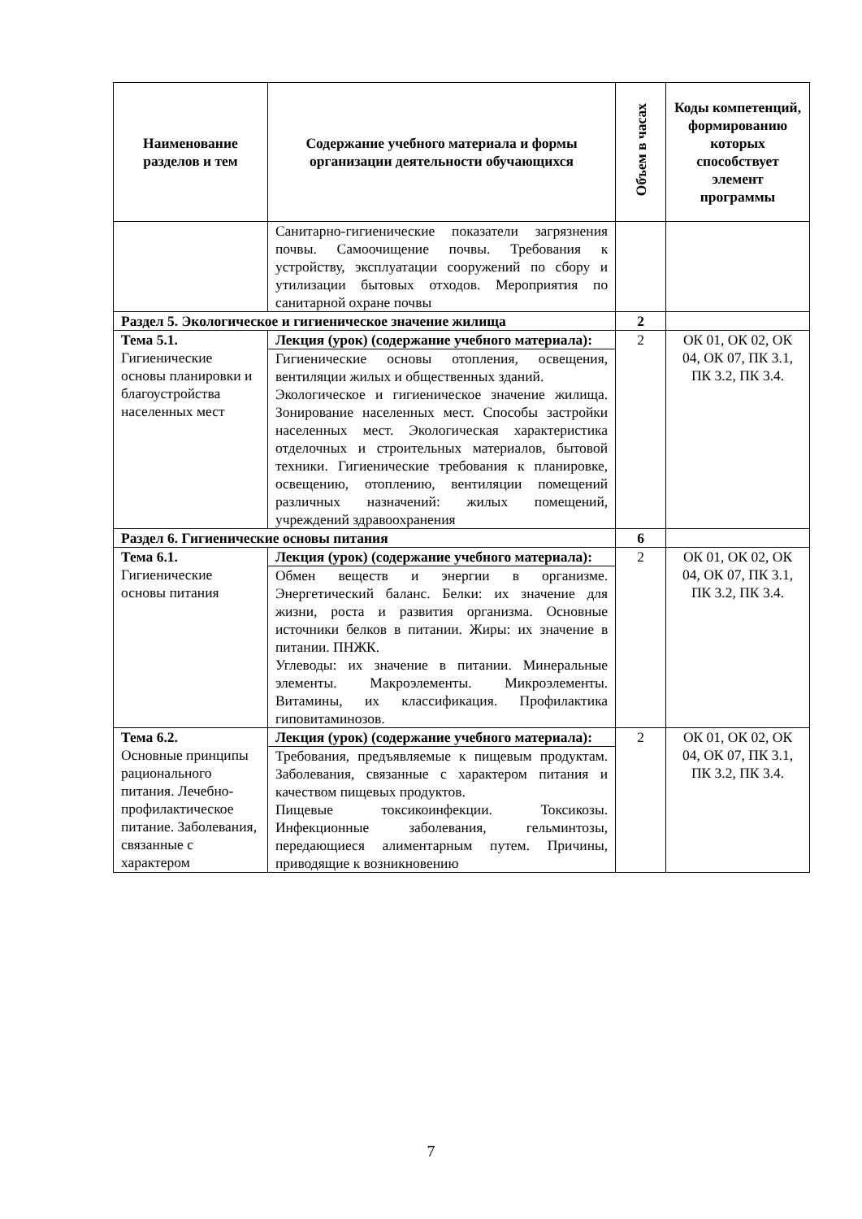| Наименование разделов и тем | Содержание учебного материала и формы организации деятельности обучающихся | Объем в часах | Коды компетенций, формированию которых способствует элемент программы |
| --- | --- | --- | --- |
| | Санитарно-гигиенические показатели загрязнения почвы. Самоочищение почвы. Требования к устройству, эксплуатации сооружений по сбору и утилизации бытовых отходов. Мероприятия по санитарной охране почвы | | |
| Раздел 5. Экологическое и гигиеническое значение жилища | | 2 | |
| Тема 5.1. Гигиенические основы планировки и благоустройства населенных мест | Лекция (урок) (содержание учебного материала): | 2 | ОК 01, ОК 02, ОК 04, ОК 07, ПК 3.1, ПК 3.2, ПК 3.4. |
| | Гигиенические основы отопления, освещения, вентиляции жилых и общественных зданий. Экологическое и гигиеническое значение жилища. Зонирование населенных мест. Способы застройки населенных мест. Экологическая характеристика отделочных и строительных материалов, бытовой техники. Гигиенические требования к планировке, освещению, отоплению, вентиляции помещений различных назначений: жилых помещений, учреждений здравоохранения | | |
| Раздел 6. Гигиенические основы питания | | 6 | |
| Тема 6.1. Гигиенические основы питания | Лекция (урок) (содержание учебного материала): | 2 | ОК 01, ОК 02, ОК 04, ОК 07, ПК 3.1, ПК 3.2, ПК 3.4. |
| | Обмен веществ и энергии в организме. Энергетический баланс. Белки: их значение для жизни, роста и развития организма. Основные источники белков в питании. Жиры: их значение в питании. ПНЖК. Углеводы: их значение в питании. Минеральные элементы. Макроэлементы. Микроэлементы. Витамины, их классификация. Профилактика гиповитаминозов. | | |
| Тема 6.2. Основные принципы рационального питания. Лечебно-профилактическое питание. Заболевания, связанные с характером | Лекция (урок) (содержание учебного материала): | 2 | ОК 01, ОК 02, ОК 04, ОК 07, ПК 3.1, ПК 3.2, ПК 3.4. |
| | Требования, предъявляемые к пищевым продуктам. Заболевания, связанные с характером питания и качеством пищевых продуктов. Пищевые токсикоинфекции. Токсикозы. Инфекционные заболевания, гельминтозы, передающиеся алиментарным путем. Причины, приводящие к возникновению | | |
7